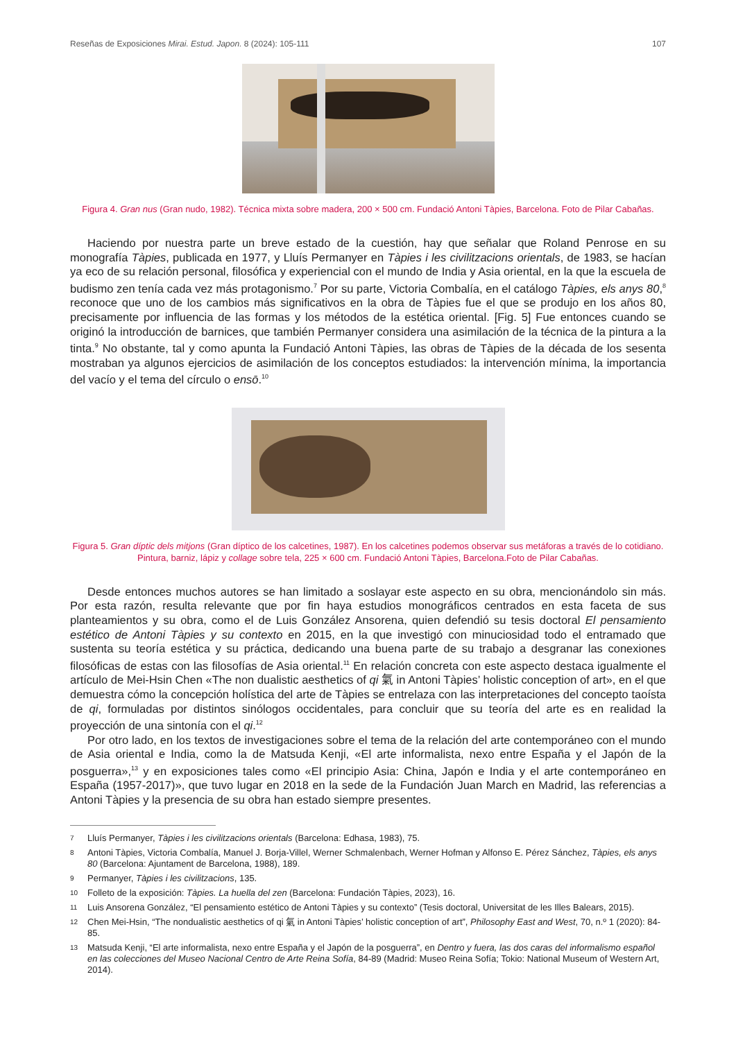Reseñas de Exposiciones Mirai. Estud. Japon. 8 (2024): 105-111 107
Figura 4. Gran nus (Gran nudo, 1982). Técnica mixta sobre madera, 200 × 500 cm. Fundació Antoni Tàpies, Barcelona. Foto de Pilar Cabañas.
Haciendo por nuestra parte un breve estado de la cuestión, hay que señalar que Roland Penrose en su monografía Tàpies, publicada en 1977, y Lluís Permanyer en Tàpies i les civilitzacions orientals, de 1983, se hacían ya eco de su relación personal, filosófica y experiencial con el mundo de India y Asia oriental, en la que la escuela de budismo zen tenía cada vez más protagonismo.<sup>7</sup> Por su parte, Victoria Combalía, en el catálogo Tàpies, els anys 80,<sup>8</sup> reconoce que uno de los cambios más significativos en la obra de Tàpies fue el que se produjo en los años 80, precisamente por influencia de las formas y los métodos de la estética oriental. [Fig. 5] Fue entonces cuando se originó la introducción de barnices, que también Permanyer considera una asimilación de la técnica de la pintura a la tinta.<sup>9</sup> No obstante, tal y como apunta la Fundació Antoni Tàpies, las obras de Tàpies de la década de los sesenta mostraban ya algunos ejercicios de asimilación de los conceptos estudiados: la intervención mínima, la importancia del vacío y el tema del círculo o ensō.<sup>10</sup>
Figura 5. Gran díptic dels mitjons (Gran díptico de los calcetines, 1987). En los calcetines podemos observar sus metáforas a través de lo cotidiano. Pintura, barniz, lápiz y collage sobre tela, 225 × 600 cm. Fundació Antoni Tàpies, Barcelona.Foto de Pilar Cabañas.
Desde entonces muchos autores se han limitado a soslayar este aspecto en su obra, mencionándolo sin más. Por esta razón, resulta relevante que por fin haya estudios monográficos centrados en esta faceta de sus planteamientos y su obra, como el de Luis González Ansorena, quien defendió su tesis doctoral El pensamiento estético de Antoni Tàpies y su contexto en 2015, en la que investigó con minuciosidad todo el entramado que sustenta su teoría estética y su práctica, dedicando una buena parte de su trabajo a desgranar las conexiones filosóficas de estas con las filosofías de Asia oriental.<sup>11</sup> En relación concreta con este aspecto destaca igualmente el artículo de Mei-Hsin Chen «The non dualistic aesthetics of qi 氣 in Antoni Tàpies’ holistic conception of art», en el que demuestra cómo la concepción holística del arte de Tàpies se entrelaza con las interpretaciones del concepto taoísta de qi, formuladas por distintos sinólogos occidentales, para concluir que su teoría del arte es en realidad la proyección de una sintonía con el qi.<sup>12</sup>
Por otro lado, en los textos de investigaciones sobre el tema de la relación del arte contemporáneo con el mundo de Asia oriental e India, como la de Matsuda Kenji, «El arte informalista, nexo entre España y el Japón de la posguerra»,<sup>13</sup> y en exposiciones tales como «El principio Asia: China, Japón e India y el arte contemporáneo en España (1957-2017)», que tuvo lugar en 2018 en la sede de la Fundación Juan March en Madrid, las referencias a Antoni Tàpies y la presencia de su obra han estado siempre presentes.
7 Lluís Permanyer, Tàpies i les civilitzacions orientals (Barcelona: Edhasa, 1983), 75.
8 Antoni Tàpies, Victoria Combalía, Manuel J. Borja-Villel, Werner Schmalenbach, Werner Hofman y Alfonso E. Pérez Sánchez, Tàpies, els anys 80 (Barcelona: Ajuntament de Barcelona, 1988), 189.
9 Permanyer, Tàpies i les civilitzacions, 135.
10 Folleto de la exposición: Tàpies. La huella del zen (Barcelona: Fundación Tàpies, 2023), 16.
11 Luis Ansorena González, “El pensamiento estético de Antoni Tàpies y su contexto” (Tesis doctoral, Universitat de les Illes Balears, 2015).
12 Chen Mei-Hsin, “The nondualistic aesthetics of qi 氣 in Antoni Tàpies’ holistic conception of art”, Philosophy East and West, 70, n.º 1 (2020): 84-85.
13 Matsuda Kenji, “El arte informalista, nexo entre España y el Japón de la posguerra”, en Dentro y fuera, las dos caras del informalismo español en las colecciones del Museo Nacional Centro de Arte Reina Sofía, 84-89 (Madrid: Museo Reina Sofía; Tokio: National Museum of Western Art, 2014).